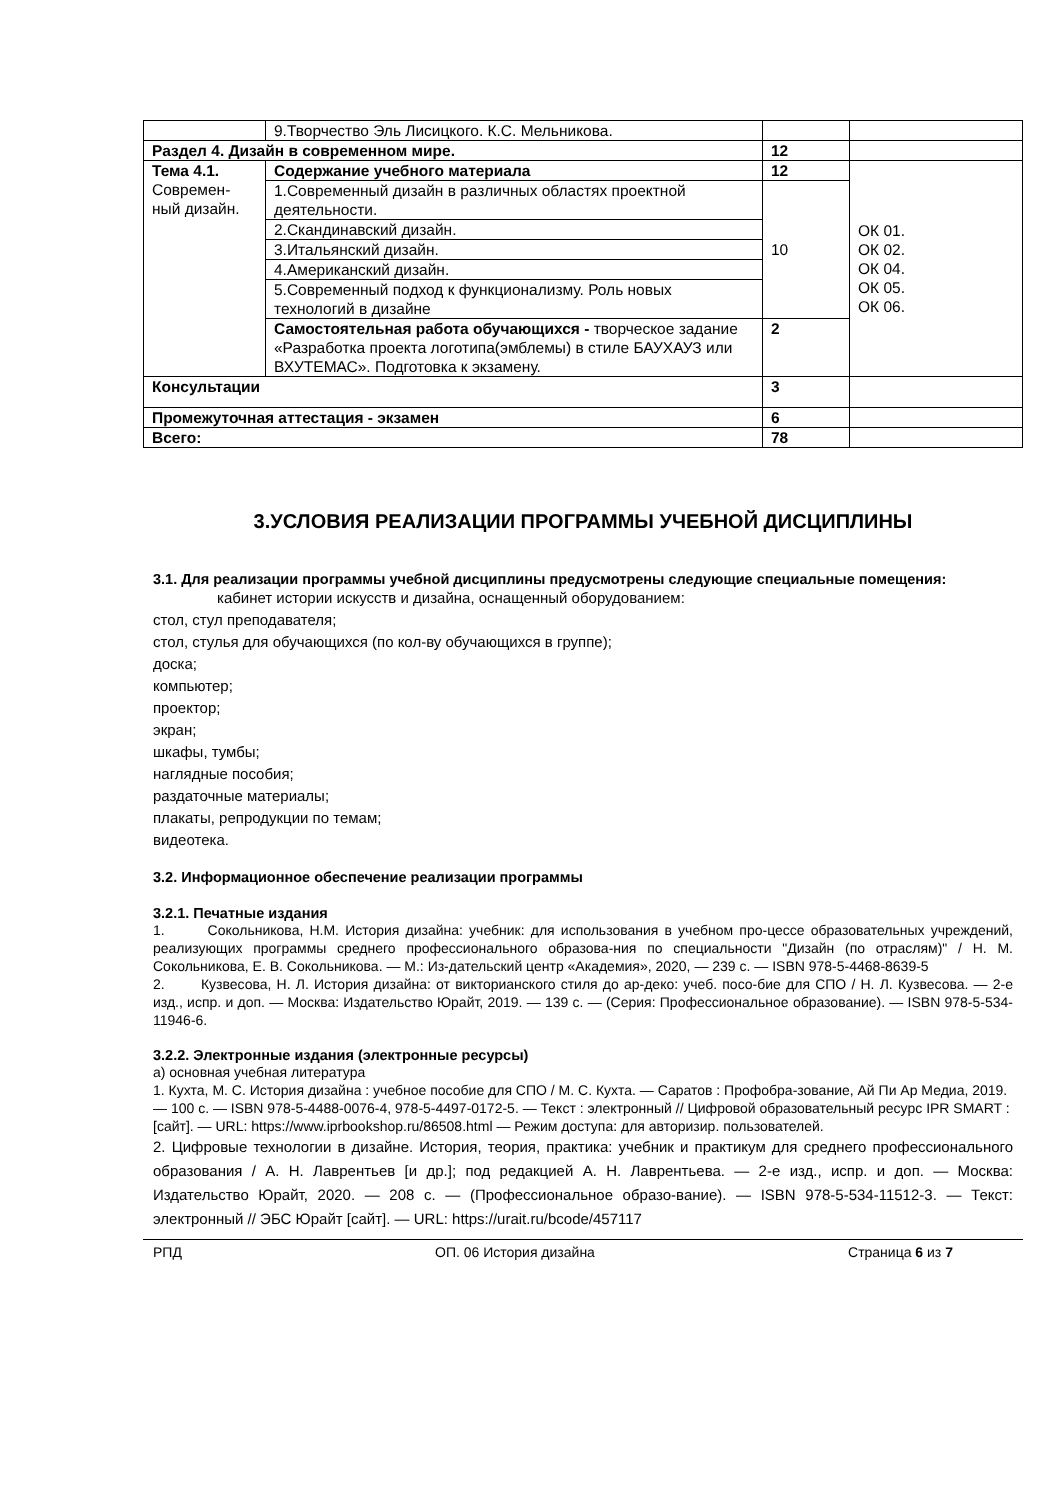| | 9.Творчество Эль Лисицкого. К.С. Мельникова. | | |
| Раздел 4. Дизайн в современном мире. | | 12 | |
| Тема 4.1. Современ- ный дизайн. | Содержание учебного материала | 12 | ОК 01. ОК 02. ОК 04. ОК 05. ОК 06. |
| | 1.Современный дизайн в различных областях проектной деятельности. | 10 | |
| | 2.Скандинавский дизайн. | | |
| | 3.Итальянский дизайн. | | |
| | 4.Американский дизайн. | | |
| | 5.Современный подход к функционализму. Роль новых технологий в дизайне | | |
| | Самостоятельная работа обучающихся - творческое задание «Разработка проекта логотипа(эмблемы) в стиле БАУХАУЗ или ВХУТЕМАС». Подготовка к экзамену. | 2 | |
| Консультации | | 3 | |
| Промежуточная аттестация - экзамен | | 6 | |
| Всего: | | 78 | |
3.УСЛОВИЯ РЕАЛИЗАЦИИ ПРОГРАММЫ УЧЕБНОЙ ДИСЦИПЛИНЫ
3.1. Для реализации программы учебной дисциплины предусмотрены следующие специальные помещения:
кабинет истории искусств и дизайна, оснащенный оборудованием:
стол, стул преподавателя;
стол, стулья для обучающихся (по кол-ву обучающихся в группе);
доска;
компьютер;
проектор;
экран;
шкафы, тумбы;
наглядные пособия;
раздаточные материалы;
плакаты, репродукции по темам;
видеотека.
3.2. Информационное обеспечение реализации программы
3.2.1. Печатные издания
1. Сокольникова, Н.М. История дизайна: учебник: для использования в учебном про-цессе образовательных учреждений, реализующих программы среднего профессионального образова-ния по специальности "Дизайн (по отраслям)" / Н. М. Сокольникова, Е. В. Сокольникова. — М.: Из-дательский центр «Академия», 2020, — 239 с. — ISBN 978-5-4468-8639-5
2. Кузвесова, Н. Л. История дизайна: от викторианского стиля до ар-деко: учеб. посо-бие для СПО / Н. Л. Кузвесова. — 2-е изд., испр. и доп. — Москва: Издательство Юрайт, 2019. — 139 с. — (Серия: Профессиональное образование). — ISBN 978-5-534-11946-6.
3.2.2. Электронные издания (электронные ресурсы)
а) основная учебная литература
1. Кухта, М. С. История дизайна : учебное пособие для СПО / М. С. Кухта. — Саратов : Профобра-зование, Ай Пи Ар Медиа, 2019. — 100 с. — ISBN 978-5-4488-0076-4, 978-5-4497-0172-5. — Текст : электронный // Цифровой образовательный ресурс IPR SMART : [сайт]. — URL: https://www.iprbookshop.ru/86508.html — Режим доступа: для авторизир. пользователей.
2. Цифровые технологии в дизайне. История, теория, практика: учебник и практикум для среднего профессионального образования / А. Н. Лаврентьев [и др.]; под редакцией А. Н. Лаврентьева. — 2-е изд., испр. и доп. — Москва: Издательство Юрайт, 2020. — 208 с. — (Профессиональное образо-вание). — ISBN 978-5-534-11512-3. — Текст: электронный // ЭБС Юрайт [сайт]. — URL: https://urait.ru/bcode/457117
РПД ОП. 06 История дизайна Страница 6 из 7